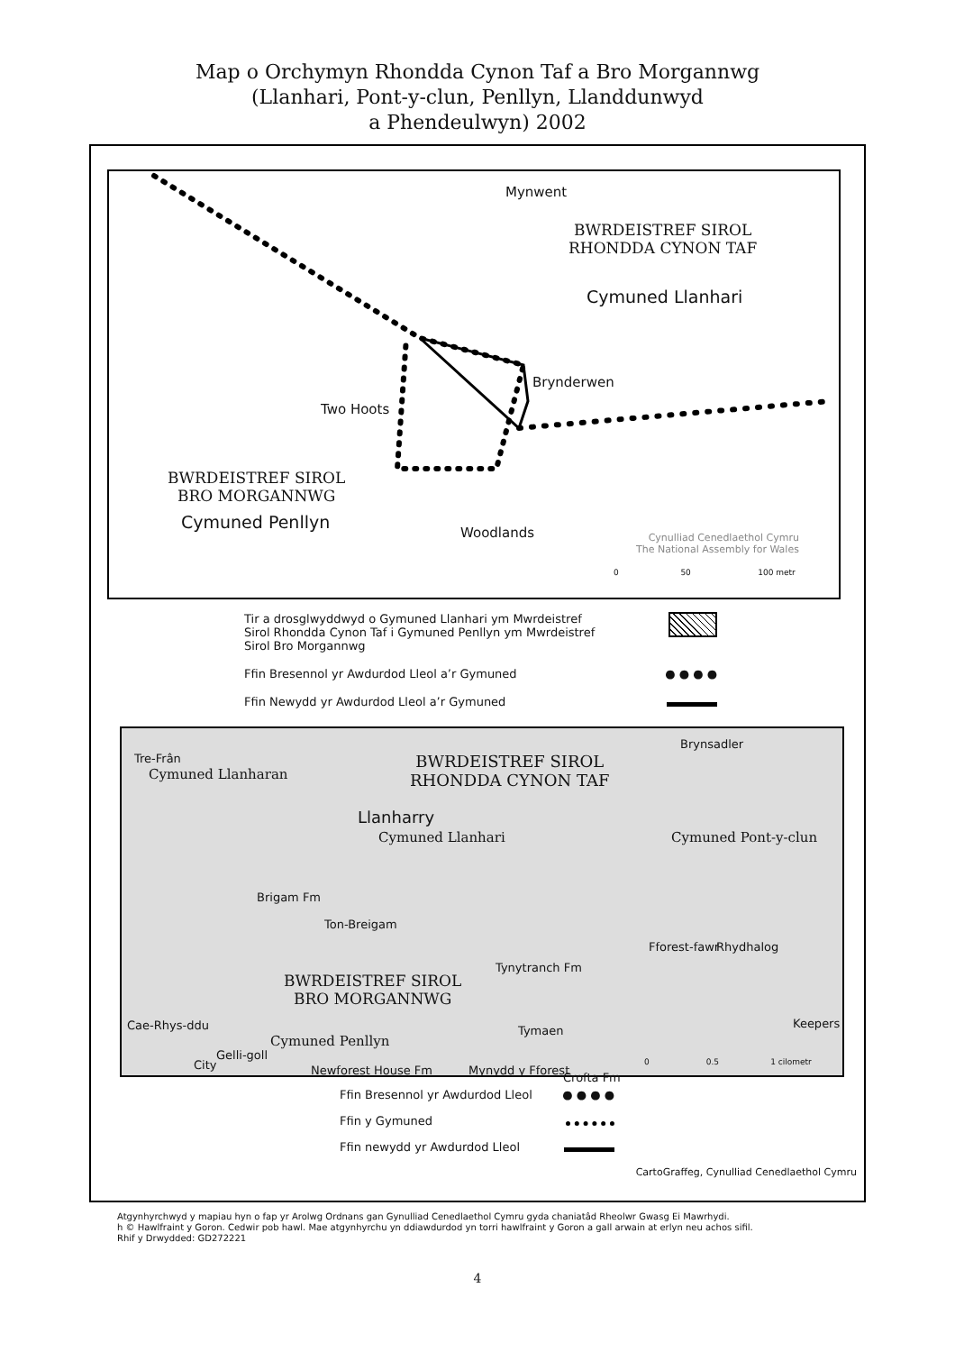Map o Orchymyn Rhondda Cynon Taf a Bro Morgannwg
(Llanhari, Pont-y-clun, Penllyn, Llanddunwyd
a Phendeulwyn) 2002
Mynwent
BWRDEISTREF SIROL
RHONDDA CYNON TAF
Cymuned Llanhari
Brynderwen
Two Hoots
BWRDEISTREF SIROL
BRO MORGANNWG
Cymuned Penllyn
Woodlands Cynulliad Cenedlaethol Cymru
The National Assembly for Wales
0 50 100 metr
Tir a drosglwyddwyd o Gymuned Llanhari ym Mwrdeistref
Sirol Rhondda Cynon Taf i Gymuned Penllyn ym Mwrdeistref
Sirol Bro Morgannwg
Ffin Bresennol yr Awdurdod Lleol a’r Gymuned ● ● ● ●
Ffin Newydd yr Awdurdod Lleol a’r Gymuned
Tre-Frân
Cymuned Llanharan
BWRDEISTREF SIROL
RHONDDA CYNON TAF
Brynsadler
Llanharry
Cymuned Llanhari Cymuned Pont-y-clun
Brigam Fm
Ton-Breigam
Rhydhalog Fforest-fawr
Tynytranch Fm
BWRDEISTREF SIROL
BRO MORGANNWG
Cae-Rhys-ddu
Cymuned Penllyn
Tymaen
Gelli-goll
Newforest House Fm Mynydd y Fforest
Crofta Fm
City
Keepers
0 0.5 1 cilometr
Ffin Bresennol yr Awdurdod Lleol ● ● ● ●
Ffin y Gymuned
Ffin newydd yr Awdurdod Lleol
CartoGraffeg, Cynulliad Cenedlaethol Cymru
Atgynhyrchwyd y mapiau hyn o fap yr Arolwg Ordnans gan Gynulliad Cenedlaethol Cymru gyda chaniatâd Rheolwr Gwasg Ei Mawrhydi.
h © Hawlfraint y Goron. Cedwir pob hawl. Mae atgynhyrchu yn ddiawdurdod yn torri hawlfraint y Goron a gall arwain at erlyn neu achos sifil.
Rhif y Drwydded: GD272221
4